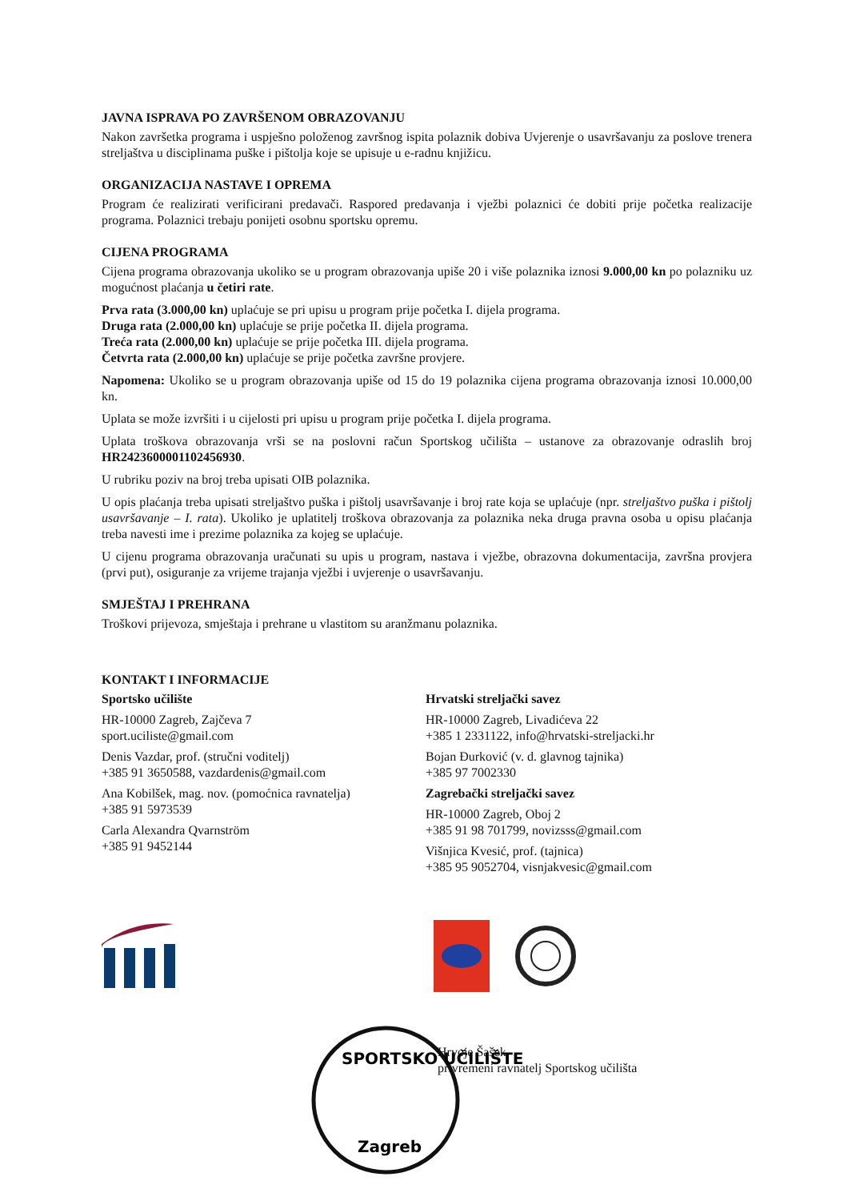JAVNA ISPRAVA PO ZAVRŠENOM OBRAZOVANJU
Nakon završetka programa i uspješno položenog završnog ispita polaznik dobiva Uvjerenje o usavršavanju za poslove trenera streljaštva u disciplinama puške i pištolja koje se upisuje u e-radnu knjižicu.
ORGANIZACIJA NASTAVE I OPREMA
Program će realizirati verificirani predavači. Raspored predavanja i vježbi polaznici će dobiti prije početka realizacije programa. Polaznici trebaju ponijeti osobnu sportsku opremu.
CIJENA PROGRAMA
Cijena programa obrazovanja ukoliko se u program obrazovanja upiše 20 i više polaznika iznosi 9.000,00 kn po polazniku uz mogućnost plaćanja u četiri rate.
Prva rata (3.000,00 kn) uplaćuje se pri upisu u program prije početka I. dijela programa.
Druga rata (2.000,00 kn) uplaćuje se prije početka II. dijela programa.
Treća rata (2.000,00 kn) uplaćuje se prije početka III. dijela programa.
Četvrta rata (2.000,00 kn) uplaćuje se prije početka završne provjere.
Napomena: Ukoliko se u program obrazovanja upiše od 15 do 19 polaznika cijena programa obrazovanja iznosi 10.000,00 kn.
Uplata se može izvršiti i u cijelosti pri upisu u program prije početka I. dijela programa.
Uplata troškova obrazovanja vrši se na poslovni račun Sportskog učilišta – ustanove za obrazovanje odraslih broj HR2423600001102456930.
U rubriku poziv na broj treba upisati OIB polaznika.
U opis plaćanja treba upisati streljaštvo puška i pištolj usavršavanje i broj rate koja se uplaćuje (npr. streljaštvo puška i pištolj usavršavanje – I. rata). Ukoliko je uplatitelj troškova obrazovanja za polaznika neka druga pravna osoba u opisu plaćanja treba navesti ime i prezime polaznika za kojeg se uplaćuje.
U cijenu programa obrazovanja uračunati su upis u program, nastava i vježbe, obrazovna dokumentacija, završna provjera (prvi put), osiguranje za vrijeme trajanja vježbi i uvjerenje o usavršavanju.
SMJEŠTAJ I PREHRANA
Troškovi prijevoza, smještaja i prehrane u vlastitom su aranžmanu polaznika.
KONTAKT I INFORMACIJE
Sportsko učilište
HR-10000 Zagreb, Zajčeva 7
sport.uciliste@gmail.com
Denis Vazdar, prof. (stručni voditelj)
+385 91 3650588, vazdardenis@gmail.com
Ana Kobilšek, mag. nov. (pomoćnica ravnatelja)
+385 91 5973539
Carla Alexandra Qvarnström
+385 91 9452144
Hrvatski streljački savez
HR-10000 Zagreb, Livadićeva 22
+385 1 2331122, info@hrvatski-streljacki.hr
Bojan Đurković (v. d. glavnog tajnika)
+385 97 7002330
Zagrebački streljački savez
HR-10000 Zagreb, Oboj 2
+385 91 98 701799, novizsss@gmail.com
Višnjica Kvesić, prof. (tajnica)
+385 95 9052704, visnjakvesic@gmail.com
SPORTSKO UČILIŠTE
Zagreb
Hrvoje Šašek
privremeni ravnatelj Sportskog učilišta